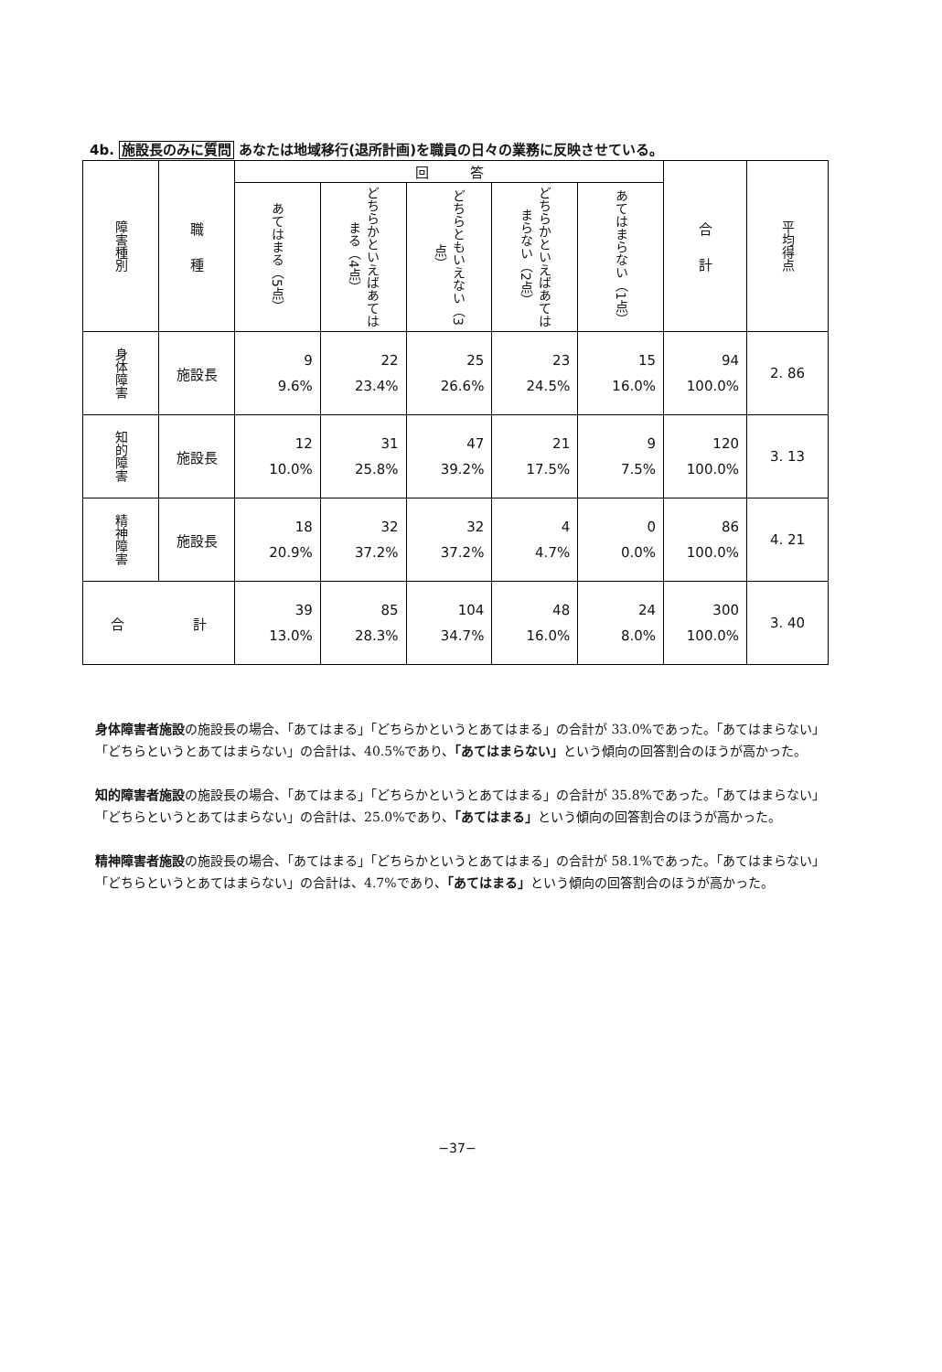4b. 施設長のみに質問 あなたは地域移行(退所計画)を職員の日々の業務に反映させている。
| 障害種別 | 職 種 | 回 答 | | | | | 合 計 | 平均得点 |
| --- | --- | --- | --- | --- | --- | --- | --- | --- |
| | | あてはまる（5点） | どちらかといえばあてはまる（4点） | どちらともいえない（3点） | どちらかといえばあてはまらない（2点） | あてはまらない（1点） | | |
| 身体障害 | 施設長 | 9 9.6% | 22 23.4% | 25 26.6% | 23 24.5% | 15 16.0% | 94 100.0% | 2. 86 |
| 知的障害 | 施設長 | 12 10.0% | 31 25.8% | 47 39.2% | 21 17.5% | 9 7.5% | 120 100.0% | 3. 13 |
| 精神障害 | 施設長 | 18 20.9% | 32 37.2% | 32 37.2% | 4 4.7% | 0 0.0% | 86 100.0% | 4. 21 |
| 合 計 | | 39 13.0% | 85 28.3% | 104 34.7% | 48 16.0% | 24 8.0% | 300 100.0% | 3. 40 |
身体障害者施設の施設長の場合、「あてはまる」「どちらかというとあてはまる」の合計が 33.0%であった。「あてはまらない」「どちらというとあてはまらない」の合計は、40.5%であり、「あてはまらない」という傾向の回答割合のほうが高かった。
知的障害者施設の施設長の場合、「あてはまる」「どちらかというとあてはまる」の合計が 35.8%であった。「あてはまらない」「どちらというとあてはまらない」の合計は、25.0%であり、「あてはまる」という傾向の回答割合のほうが高かった。
精神障害者施設の施設長の場合、「あてはまる」「どちらかというとあてはまる」の合計が 58.1%であった。「あてはまらない」「どちらというとあてはまらない」の合計は、4.7%であり、「あてはまる」という傾向の回答割合のほうが高かった。
−37−